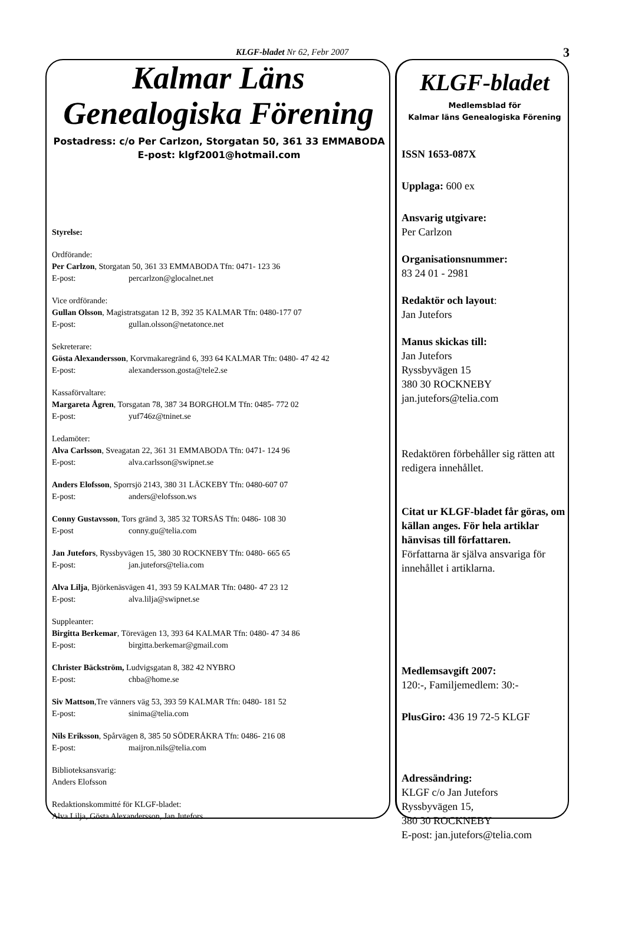KLGF-bladet Nr 62, Febr 2007 3
Kalmar Läns Genealogiska Förening
Postadress: c/o Per Carlzon, Storgatan 50, 361 33 EMMABODA
E-post: klgf2001@hotmail.com
Styrelse:
Ordförande:
Per Carlzon, Storgatan 50, 361 33 EMMABODA Tfn: 0471- 123 36
E-post: percarlzon@glocalnet.net
Vice ordförande:
Gullan Olsson, Magistratsgatan 12 B, 392 35 KALMAR Tfn: 0480-177 07
E-post: gullan.olsson@netatonce.net
Sekreterare:
Gösta Alexandersson, Korvmakaregränd 6, 393 64 KALMAR Tfn: 0480- 47 42 42
E-post: alexandersson.gosta@tele2.se
Kassaförvaltare:
Margareta Ågren, Torsgatan 78, 387 34 BORGHOLM Tfn: 0485- 772 02
E-post: yuf746z@tninet.se
Ledamöter:
Alva Carlsson, Sveagatan 22, 361 31 EMMABODA Tfn: 0471- 124 96
E-post: alva.carlsson@swipnet.se
Anders Elofsson, Sporrsjö 2143, 380 31 LÄCKEBY Tfn: 0480-607 07
E-post: anders@elofsson.ws
Conny Gustavsson, Tors gränd 3, 385 32 TORSÅS Tfn: 0486- 108 30
E-post conny.gu@telia.com
Jan Jutefors, Ryssbyvägen 15, 380 30 ROCKNEBY Tfn: 0480- 665 65
E-post: jan.jutefors@telia.com
Alva Lilja, Björkenäsvägen 41, 393 59 KALMAR Tfn: 0480- 47 23 12
E-post: alva.lilja@swipnet.se
Suppleanter:
Birgitta Berkemar, Törevägen 13, 393 64 KALMAR Tfn: 0480- 47 34 86
E-post: birgitta.berkemar@gmail.com
Christer Bäckström, Ludvigsgatan 8, 382 42 NYBRO
E-post: chba@home.se
Siv Mattson,Tre vänners väg 53, 393 59 KALMAR Tfn: 0480- 181 52
E-post: sinima@telia.com
Nils Eriksson, Spårvägen 8, 385 50 SÖDERÅKRA Tfn: 0486- 216 08
E-post: maijron.nils@telia.com
Biblioteksansvarig:
Anders Elofsson
Redaktionskommitté för KLGF-bladet:
Alva Lilja, Gösta Alexandersson, Jan Jutefors
KLGF-bladet
Medlemsblad för
Kalmar läns Genealogiska Förening
ISSN 1653-087X
Upplaga: 600 ex
Ansvarig utgivare:
Per Carlzon
Organisationsnummer:
83 24 01 - 2981
Redaktör och layout:
Jan Jutefors
Manus skickas till:
Jan Jutefors
Ryssbyvägen 15
380 30 ROCKNEBY
jan.jutefors@telia.com
Redaktören förbehåller sig rätten att redigera innehållet.
Citat ur KLGF-bladet får göras, om källan anges. För hela artiklar hänvisas till författaren.
Författarna är själva ansvariga för innehållet i artiklarna.
Medlemsavgift 2007:
120:-, Familjemedlem: 30:-
PlusGiro: 436 19 72-5 KLGF
Adressändring:
KLGF c/o Jan Jutefors
Ryssbyvägen 15,
380 30 ROCKNEBY
E-post: jan.jutefors@telia.com